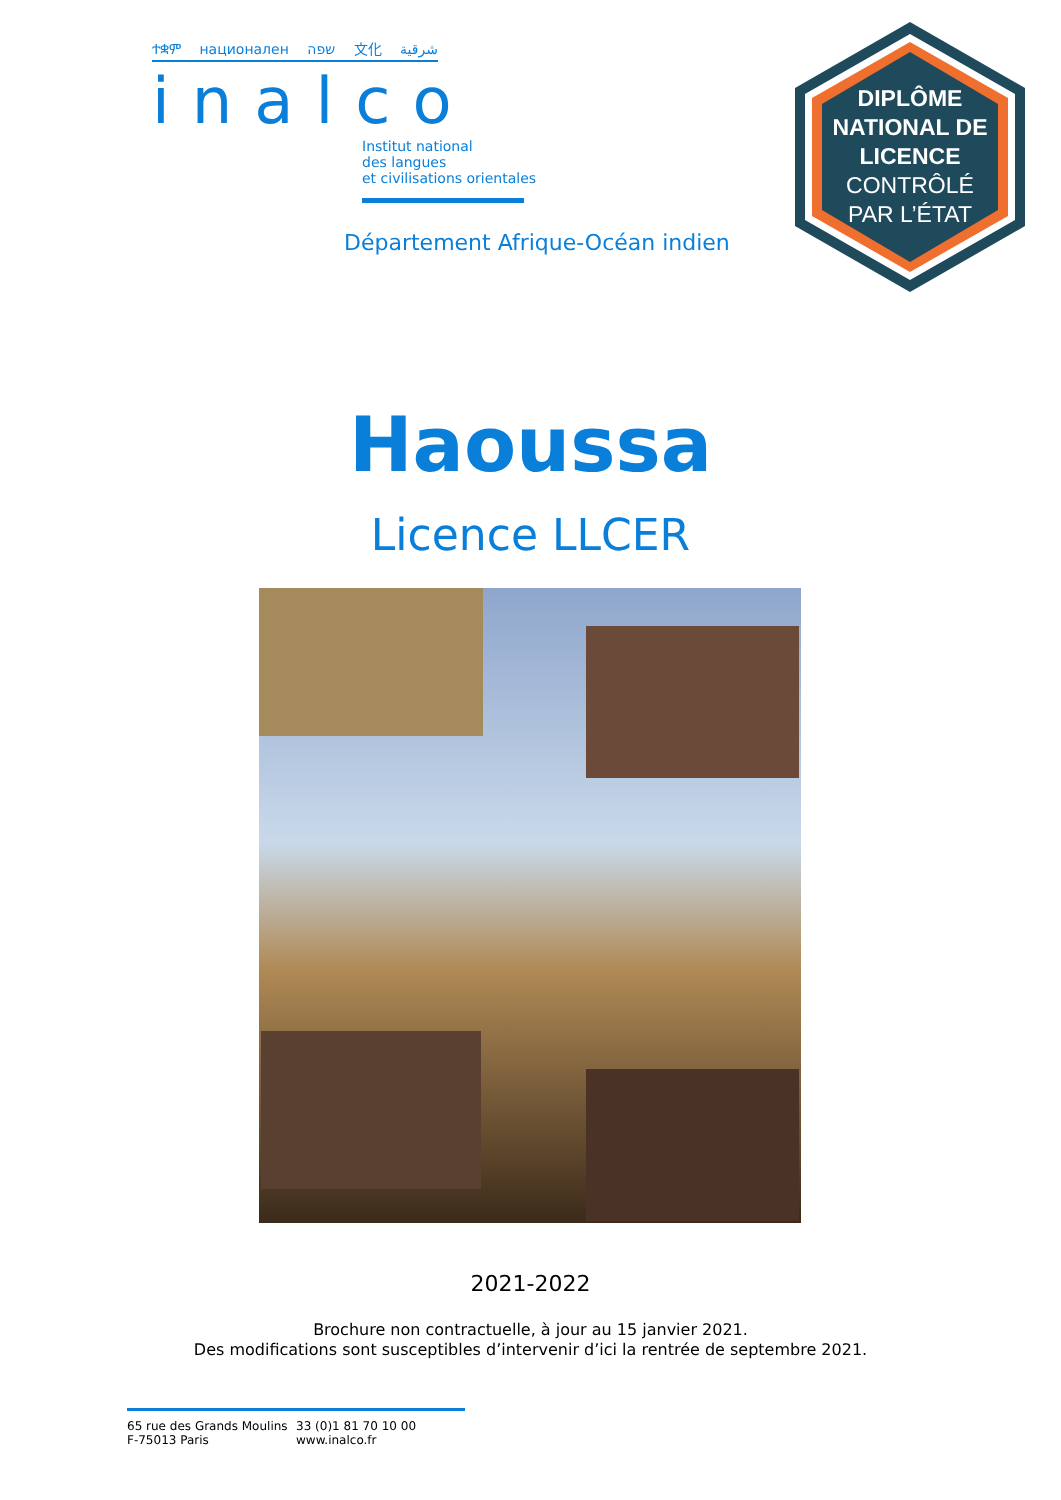ተቋም национален שפה 文化 شرقية
inalco
Institut national
des langues
et civilisations orientales
Département Afrique-Océan indien
DIPLÔME
NATIONAL DE
LICENCE
CONTRÔLÉ
PAR L’ÉTAT
Haoussa
Licence LLCER
2021-2022
Brochure non contractuelle, à jour au 15 janvier 2021.
Des modifications sont susceptibles d’intervenir d’ici la rentrée de septembre 2021.
65 rue des Grands Moulins
F-75013 Paris
33 (0)1 81 70 10 00
www.inalco.fr